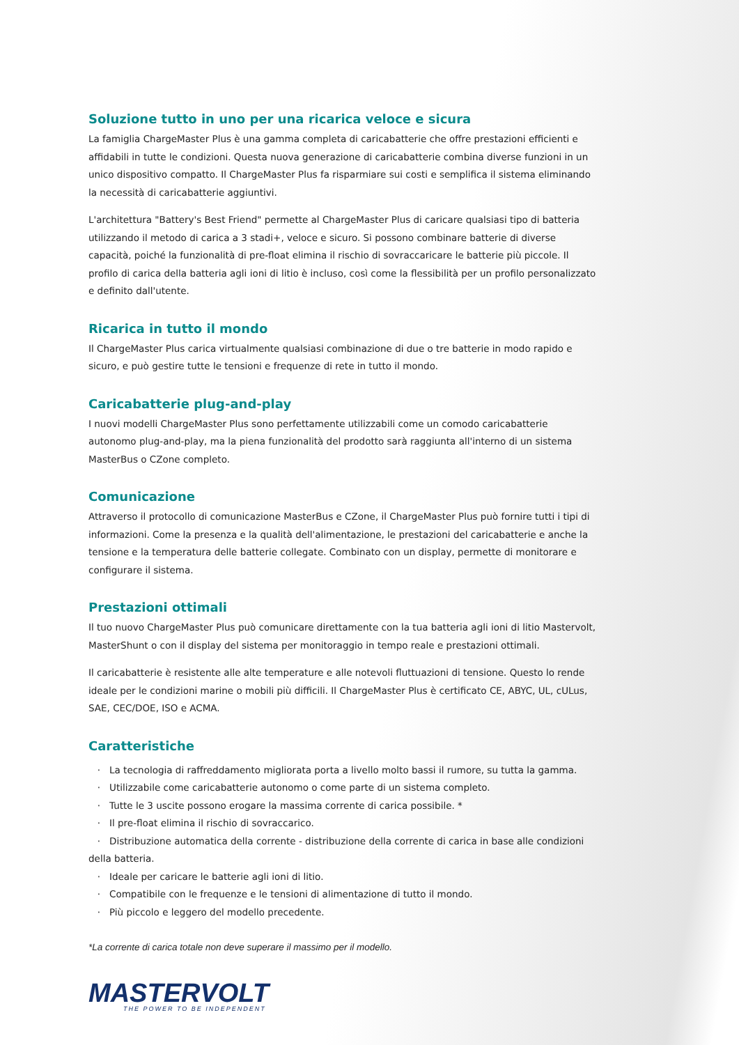Soluzione tutto in uno per una ricarica veloce e sicura
La famiglia ChargeMaster Plus è una gamma completa di caricabatterie che offre prestazioni efficienti e affidabili in tutte le condizioni. Questa nuova generazione di caricabatterie combina diverse funzioni in un unico dispositivo compatto. Il ChargeMaster Plus fa risparmiare sui costi e semplifica il sistema eliminando la necessità di caricabatterie aggiuntivi.
L'architettura "Battery's Best Friend" permette al ChargeMaster Plus di caricare qualsiasi tipo di batteria utilizzando il metodo di carica a 3 stadi+, veloce e sicuro. Si possono combinare batterie di diverse capacità, poiché la funzionalità di pre-float elimina il rischio di sovraccaricare le batterie più piccole. Il profilo di carica della batteria agli ioni di litio è incluso, così come la flessibilità per un profilo personalizzato e definito dall'utente.
Ricarica in tutto il mondo
Il ChargeMaster Plus carica virtualmente qualsiasi combinazione di due o tre batterie in modo rapido e sicuro, e può gestire tutte le tensioni e frequenze di rete in tutto il mondo.
Caricabatterie plug-and-play
I nuovi modelli ChargeMaster Plus sono perfettamente utilizzabili come un comodo caricabatterie autonomo plug-and-play, ma la piena funzionalità del prodotto sarà raggiunta all'interno di un sistema MasterBus o CZone completo.
Comunicazione
Attraverso il protocollo di comunicazione MasterBus e CZone, il ChargeMaster Plus può fornire tutti i tipi di informazioni. Come la presenza e la qualità dell'alimentazione, le prestazioni del caricabatterie e anche la tensione e la temperatura delle batterie collegate. Combinato con un display, permette di monitorare e configurare il sistema.
Prestazioni ottimali
Il tuo nuovo ChargeMaster Plus può comunicare direttamente con la tua batteria agli ioni di litio Mastervolt, MasterShunt o con il display del sistema per monitoraggio in tempo reale e prestazioni ottimali.
Il caricabatterie è resistente alle alte temperature e alle notevoli fluttuazioni di tensione. Questo lo rende ideale per le condizioni marine o mobili più difficili. Il ChargeMaster Plus è certificato CE, ABYC, UL, cULus, SAE, CEC/DOE, ISO e ACMA.
Caratteristiche
· La tecnologia di raffreddamento migliorata porta a livello molto bassi il rumore, su tutta la gamma.
· Utilizzabile come caricabatterie autonomo o come parte di un sistema completo.
· Tutte le 3 uscite possono erogare la massima corrente di carica possibile. *
· Il pre-float elimina il rischio di sovraccarico.
· Distribuzione automatica della corrente - distribuzione della corrente di carica in base alle condizioni della batteria.
· Ideale per caricare le batterie agli ioni di litio.
· Compatibile con le frequenze e le tensioni di alimentazione di tutto il mondo.
· Più piccolo e leggero del modello precedente.
*La corrente di carica totale non deve superare il massimo per il modello.
MASTERVOLT
THE POWER TO BE INDEPENDENT